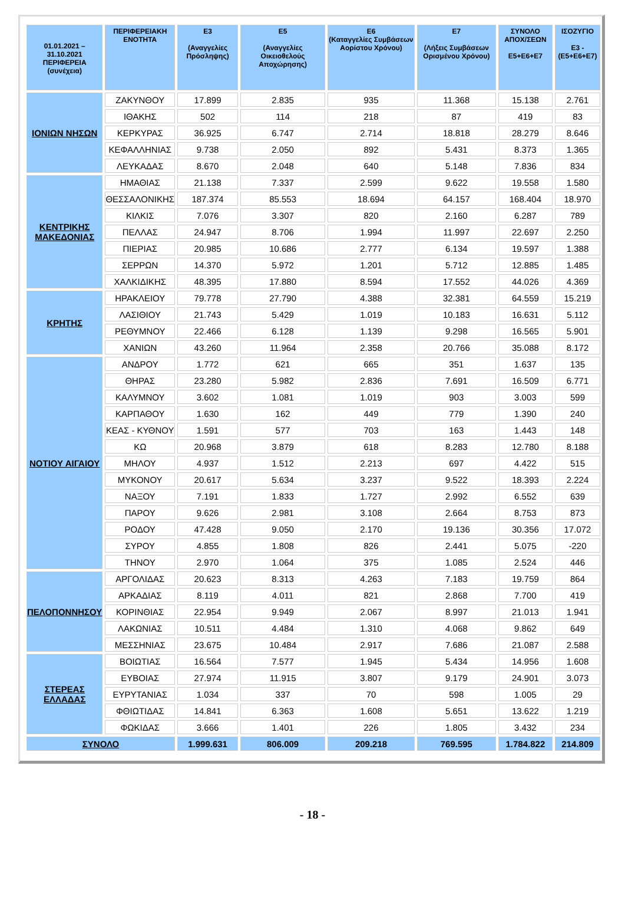| 01.01.2021 – 31.10.2021 ΠΕΡΙΦΕΡΕΙΑ (συνέχεια) | ΠΕΡΙΦΕΡΕΙΑΚΗ ΕΝΟΤΗΤΑ | Ε3 (Αναγγελίες Πρόσληψης) | Ε5 (Αναγγελίες Οικειοθελούς Αποχώρησης) | Ε6 (Καταγγελίες Συμβάσεων Αορίστου Χρόνου) | Ε7 (Λήξεις Συμβάσεων Ορισμένου Χρόνου) | ΣΥΝΟΛΟ ΑΠΟΧ/ΣΕΩΝ Ε5+Ε6+Ε7 | ΙΣΟΖΥΓΙΟ Ε3 -(Ε5+Ε6+Ε7) |
| --- | --- | --- | --- | --- | --- | --- | --- |
| ΙΟΝΙΩΝ ΝΗΣΩΝ | ΖΑΚΥΝΘΟΥ | 17.899 | 2.835 | 935 | 11.368 | 15.138 | 2.761 |
| | ΙΘΑΚΗΣ | 502 | 114 | 218 | 87 | 419 | 83 |
| | ΚΕΡΚΥΡΑΣ | 36.925 | 6.747 | 2.714 | 18.818 | 28.279 | 8.646 |
| | ΚΕΦΑΛΛΗΝΙΑΣ | 9.738 | 2.050 | 892 | 5.431 | 8.373 | 1.365 |
| | ΛΕΥΚΑΔΑΣ | 8.670 | 2.048 | 640 | 5.148 | 7.836 | 834 |
| ΚΕΝΤΡΙΚΗΣ ΜΑΚΕΔΟΝΙΑΣ | ΗΜΑΘΙΑΣ | 21.138 | 7.337 | 2.599 | 9.622 | 19.558 | 1.580 |
| | ΘΕΣΣΑΛΟΝΙΚΗΣ | 187.374 | 85.553 | 18.694 | 64.157 | 168.404 | 18.970 |
| | ΚΙΛΚΙΣ | 7.076 | 3.307 | 820 | 2.160 | 6.287 | 789 |
| | ΠΕΛΛΑΣ | 24.947 | 8.706 | 1.994 | 11.997 | 22.697 | 2.250 |
| | ΠΙΕΡΙΑΣ | 20.985 | 10.686 | 2.777 | 6.134 | 19.597 | 1.388 |
| | ΣΕΡΡΩΝ | 14.370 | 5.972 | 1.201 | 5.712 | 12.885 | 1.485 |
| | ΧΑΛΚΙΔΙΚΗΣ | 48.395 | 17.880 | 8.594 | 17.552 | 44.026 | 4.369 |
| ΚΡΗΤΗΣ | ΗΡΑΚΛΕΙΟΥ | 79.778 | 27.790 | 4.388 | 32.381 | 64.559 | 15.219 |
| | ΛΑΣΙΘΙΟΥ | 21.743 | 5.429 | 1.019 | 10.183 | 16.631 | 5.112 |
| | ΡΕΘΥΜΝΟΥ | 22.466 | 6.128 | 1.139 | 9.298 | 16.565 | 5.901 |
| | ΧΑΝΙΩΝ | 43.260 | 11.964 | 2.358 | 20.766 | 35.088 | 8.172 |
| ΝΟΤΙΟΥ ΑΙΓΑΙΟΥ | ΑΝΔΡΟΥ | 1.772 | 621 | 665 | 351 | 1.637 | 135 |
| | ΘΗΡΑΣ | 23.280 | 5.982 | 2.836 | 7.691 | 16.509 | 6.771 |
| | ΚΑΛΥΜΝΟΥ | 3.602 | 1.081 | 1.019 | 903 | 3.003 | 599 |
| | ΚΑΡΠΑΘΟΥ | 1.630 | 162 | 449 | 779 | 1.390 | 240 |
| | ΚΕΑΣ - ΚΥΘΝΟΥ | 1.591 | 577 | 703 | 163 | 1.443 | 148 |
| | ΚΩ | 20.968 | 3.879 | 618 | 8.283 | 12.780 | 8.188 |
| | ΜΗΛΟΥ | 4.937 | 1.512 | 2.213 | 697 | 4.422 | 515 |
| | ΜΥΚΟΝΟΥ | 20.617 | 5.634 | 3.237 | 9.522 | 18.393 | 2.224 |
| | ΝΑΞΟΥ | 7.191 | 1.833 | 1.727 | 2.992 | 6.552 | 639 |
| | ΠΑΡΟΥ | 9.626 | 2.981 | 3.108 | 2.664 | 8.753 | 873 |
| | ΡΟΔΟΥ | 47.428 | 9.050 | 2.170 | 19.136 | 30.356 | 17.072 |
| | ΣΥΡΟΥ | 4.855 | 1.808 | 826 | 2.441 | 5.075 | -220 |
| | ΤΗΝΟΥ | 2.970 | 1.064 | 375 | 1.085 | 2.524 | 446 |
| ΠΕΛΟΠΟΝΝΗΣΟΥ | ΑΡΓΟΛΙΔΑΣ | 20.623 | 8.313 | 4.263 | 7.183 | 19.759 | 864 |
| | ΑΡΚΑΔΙΑΣ | 8.119 | 4.011 | 821 | 2.868 | 7.700 | 419 |
| | ΚΟΡΙΝΘΙΑΣ | 22.954 | 9.949 | 2.067 | 8.997 | 21.013 | 1.941 |
| | ΛΑΚΩΝΙΑΣ | 10.511 | 4.484 | 1.310 | 4.068 | 9.862 | 649 |
| | ΜΕΣΣΗΝΙΑΣ | 23.675 | 10.484 | 2.917 | 7.686 | 21.087 | 2.588 |
| ΣΤΕΡΕΑΣ ΕΛΛΑΔΑΣ | ΒΟΙΩΤΙΑΣ | 16.564 | 7.577 | 1.945 | 5.434 | 14.956 | 1.608 |
| | ΕΥΒΟΙΑΣ | 27.974 | 11.915 | 3.807 | 9.179 | 24.901 | 3.073 |
| | ΕΥΡΥΤΑΝΙΑΣ | 1.034 | 337 | 70 | 598 | 1.005 | 29 |
| | ΦΘΙΩΤΙΔΑΣ | 14.841 | 6.363 | 1.608 | 5.651 | 13.622 | 1.219 |
| | ΦΩΚΙΔΑΣ | 3.666 | 1.401 | 226 | 1.805 | 3.432 | 234 |
| ΣΥΝΟΛΟ | | 1.999.631 | 806.009 | 209.218 | 769.595 | 1.784.822 | 214.809 |
- 18 -